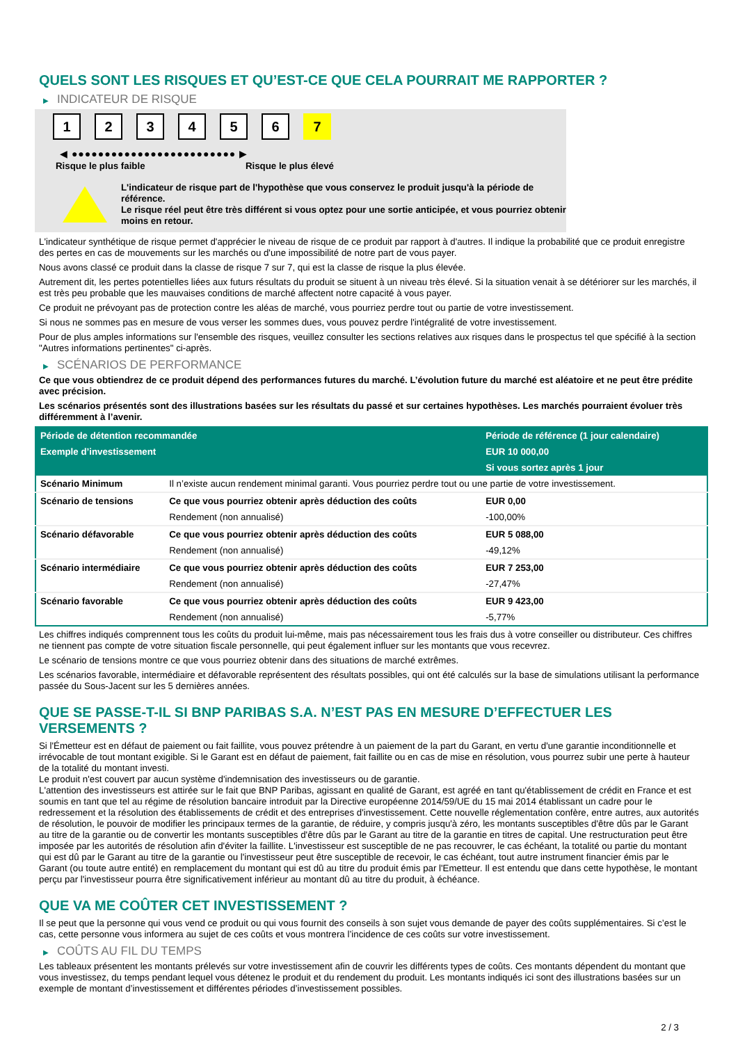QUELS SONT LES RISQUES ET QU’EST-CE QUE CELA POURRAIT ME RAPPORTER ?
▶ INDICATEUR DE RISQUE
1 2 3 4 5 6 7
◀ ●●●●●●●●●●●●●●●●●●●●●●●●● ▶
Risque le plus faible Risque le plus élevé
L'indicateur de risque part de l'hypothèse que vous conservez le produit jusqu'à la période de référence.
Le risque réel peut être très différent si vous optez pour une sortie anticipée, et vous pourriez obtenir moins en retour.
L'indicateur synthétique de risque permet d'apprécier le niveau de risque de ce produit par rapport à d'autres. Il indique la probabilité que ce produit enregistre des pertes en cas de mouvements sur les marchés ou d'une impossibilité de notre part de vous payer.
Nous avons classé ce produit dans la classe de risque 7 sur 7, qui est la classe de risque la plus élevée.
Autrement dit, les pertes potentielles liées aux futurs résultats du produit se situent à un niveau très élevé. Si la situation venait à se détériorer sur les marchés, il est très peu probable que les mauvaises conditions de marché affectent notre capacité à vous payer.
Ce produit ne prévoyant pas de protection contre les aléas de marché, vous pourriez perdre tout ou partie de votre investissement.
Si nous ne sommes pas en mesure de vous verser les sommes dues, vous pouvez perdre l'intégralité de votre investissement.
Pour de plus amples informations sur l'ensemble des risques, veuillez consulter les sections relatives aux risques dans le prospectus tel que spécifié à la section "Autres informations pertinentes" ci-après.
▶ SCÉNARIOS DE PERFORMANCE
Ce que vous obtiendrez de ce produit dépend des performances futures du marché. L’évolution future du marché est aléatoire et ne peut être prédite avec précision.
Les scénarios présentés sont des illustrations basées sur les résultats du passé et sur certaines hypothèses. Les marchés pourraient évoluer très différemment à l’avenir.
| Période de détention recommandée | | Période de référence (1 jour calendaire) |
| --- | --- | --- |
| Exemple d’investissement | | EUR 10 000,00 |
| | | Si vous sortez après 1 jour |
| Scénario Minimum | Il n’existe aucun rendement minimal garanti. Vous pourriez perdre tout ou une partie de votre investissement. | |
| Scénario de tensions | Ce que vous pourriez obtenir après déduction des coûts | EUR 0,00 |
| | Rendement (non annualisé) | -100,00% |
| Scénario défavorable | Ce que vous pourriez obtenir après déduction des coûts | EUR 5 088,00 |
| | Rendement (non annualisé) | -49,12% |
| Scénario intermédiaire | Ce que vous pourriez obtenir après déduction des coûts | EUR 7 253,00 |
| | Rendement (non annualisé) | -27,47% |
| Scénario favorable | Ce que vous pourriez obtenir après déduction des coûts | EUR 9 423,00 |
| | Rendement (non annualisé) | -5,77% |
Les chiffres indiqués comprennent tous les coûts du produit lui-même, mais pas nécessairement tous les frais dus à votre conseiller ou distributeur. Ces chiffres ne tiennent pas compte de votre situation fiscale personnelle, qui peut également influer sur les montants que vous recevrez.
Le scénario de tensions montre ce que vous pourriez obtenir dans des situations de marché extrêmes.
Les scénarios favorable, intermédiaire et défavorable représentent des résultats possibles, qui ont été calculés sur la base de simulations utilisant la performance passée du Sous-Jacent sur les 5 dernières années.
QUE SE PASSE-T-IL SI BNP PARIBAS S.A. N’EST PAS EN MESURE D’EFFECTUER LES VERSEMENTS ?
Si l'Émetteur est en défaut de paiement ou fait faillite, vous pouvez prétendre à un paiement de la part du Garant, en vertu d'une garantie inconditionnelle et irrévocable de tout montant exigible. Si le Garant est en défaut de paiement, fait faillite ou en cas de mise en résolution, vous pourrez subir une perte à hauteur de la totalité du montant investi.
Le produit n'est couvert par aucun système d'indemnisation des investisseurs ou de garantie.
L'attention des investisseurs est attirée sur le fait que BNP Paribas, agissant en qualité de Garant, est agréé en tant qu'établissement de crédit en France et est soumis en tant que tel au régime de résolution bancaire introduit par la Directive européenne 2014/59/UE du 15 mai 2014 établissant un cadre pour le redressement et la résolution des établissements de crédit et des entreprises d'investissement. Cette nouvelle réglementation confère, entre autres, aux autorités de résolution, le pouvoir de modifier les principaux termes de la garantie, de réduire, y compris jusqu'à zéro, les montants susceptibles d'être dûs par le Garant au titre de la garantie ou de convertir les montants susceptibles d'être dûs par le Garant au titre de la garantie en titres de capital. Une restructuration peut être imposée par les autorités de résolution afin d'éviter la faillite. L'investisseur est susceptible de ne pas recouvrer, le cas échéant, la totalité ou partie du montant qui est dû par le Garant au titre de la garantie ou l'investisseur peut être susceptible de recevoir, le cas échéant, tout autre instrument financier émis par le Garant (ou toute autre entité) en remplacement du montant qui est dû au titre du produit émis par l'Emetteur. Il est entendu que dans cette hypothèse, le montant perçu par l'investisseur pourra être significativement inférieur au montant dû au titre du produit, à échéance.
QUE VA ME COÛTER CET INVESTISSEMENT ?
Il se peut que la personne qui vous vend ce produit ou qui vous fournit des conseils à son sujet vous demande de payer des coûts supplémentaires. Si c’est le cas, cette personne vous informera au sujet de ces coûts et vous montrera l’incidence de ces coûts sur votre investissement.
▶ COÛTS AU FIL DU TEMPS
Les tableaux présentent les montants prélevés sur votre investissement afin de couvrir les différents types de coûts. Ces montants dépendent du montant que vous investissez, du temps pendant lequel vous détenez le produit et du rendement du produit. Les montants indiqués ici sont des illustrations basées sur un exemple de montant d’investissement et différentes périodes d’investissement possibles.
2 / 3